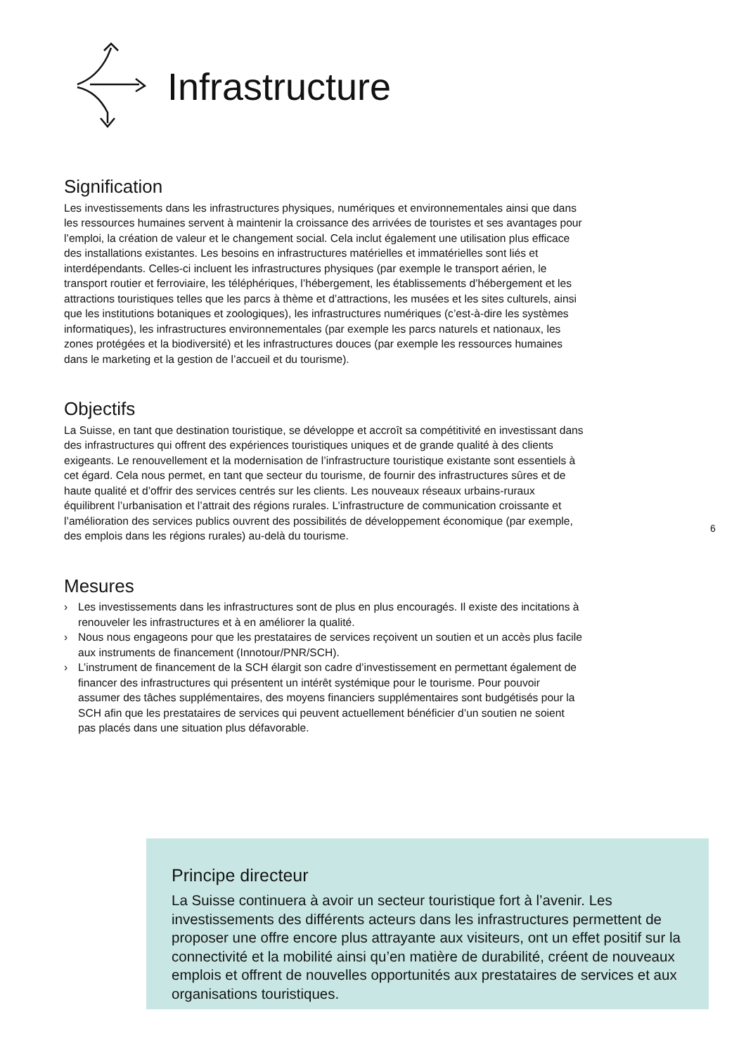Infrastructure
Signification
Les investissements dans les infrastructures physiques, numériques et environnementales ainsi que dans les ressources humaines servent à maintenir la croissance des arrivées de touristes et ses avantages pour l’emploi, la création de valeur et le changement social. Cela inclut également une utilisation plus efficace des installations existantes. Les besoins en infrastructures matérielles et immatérielles sont liés et interdépendants. Celles-ci incluent les infrastructures physiques (par exemple le transport aérien, le transport routier et ferroviaire, les téléphériques, l’hébergement, les établissements d’hébergement et les attractions touristiques telles que les parcs à thème et d’attractions, les musées et les sites culturels, ainsi que les institutions botaniques et zoologiques), les infrastructures numériques (c’est-à-dire les systèmes informatiques), les infrastructures environnementales (par exemple les parcs naturels et nationaux, les zones protégées et la biodiversité) et les infrastructures douces (par exemple les ressources humaines dans le marketing et la gestion de l’accueil et du tourisme).
Objectifs
La Suisse, en tant que destination touristique, se développe et accroît sa compétitivité en investissant dans des infrastructures qui offrent des expériences touristiques uniques et de grande qualité à des clients exigeants. Le renouvellement et la modernisation de l’infrastructure touristique existante sont essentiels à cet égard. Cela nous permet, en tant que secteur du tourisme, de fournir des infrastructures sûres et de haute qualité et d’offrir des services centrés sur les clients. Les nouveaux réseaux urbains-ruraux équilibrent l’urbanisation et l’attrait des régions rurales. L’infrastructure de communication croissante et l’amélioration des services publics ouvrent des possibilités de développement économique (par exemple, des emplois dans les régions rurales) au-delà du tourisme.
Mesures
› Les investissements dans les infrastructures sont de plus en plus encouragés. Il existe des incitations à renouveler les infrastructures et à en améliorer la qualité.
› Nous nous engageons pour que les prestataires de services reçoivent un soutien et un accès plus facile aux instruments de financement (Innotour/PNR/SCH).
› L’instrument de financement de la SCH élargit son cadre d’investissement en permettant également de financer des infrastructures qui présentent un intérêt systémique pour le tourisme. Pour pouvoir assumer des tâches supplémentaires, des moyens financiers supplémentaires sont budgétisés pour la SCH afin que les prestataires de services qui peuvent actuellement bénéficier d’un soutien ne soient pas placés dans une situation plus défavorable.
6
Principe directeur
La Suisse continuera à avoir un secteur touristique fort à l’avenir. Les investissements des différents acteurs dans les infrastructures permettent de proposer une offre encore plus attrayante aux visiteurs, ont un effet positif sur la connectivité et la mobilité ainsi qu’en matière de durabilité, créent de nouveaux emplois et offrent de nouvelles opportunités aux prestataires de services et aux organisations touristiques.